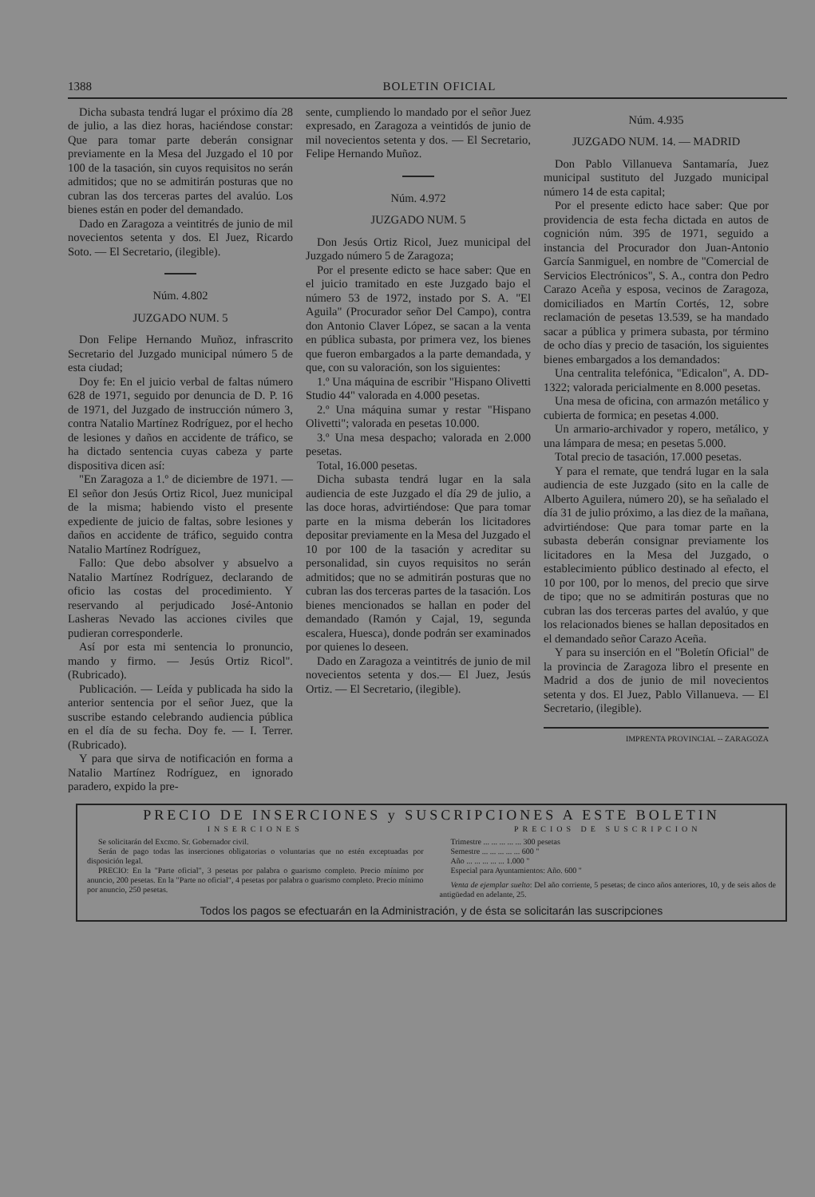1388 BOLETIN OFICIAL
Dicha subasta tendrá lugar el próximo día 28 de julio, a las diez horas, haciéndose constar: Que para tomar parte deberán consignar previamente en la Mesa del Juzgado el 10 por 100 de la tasación, sin cuyos requisitos no serán admitidos; que no se admitirán posturas que no cubran las dos terceras partes del avalúo. Los bienes están en poder del demandado.
Dado en Zaragoza a veintitrés de junio de mil novecientos setenta y dos. El Juez, Ricardo Soto. — El Secretario, (ilegible).
Núm. 4.802
JUZGADO NUM. 5
Don Felipe Hernando Muñoz, infrascrito Secretario del Juzgado municipal número 5 de esta ciudad;
Doy fe: En el juicio verbal de faltas número 628 de 1971, seguido por denuncia de D. P. 16 de 1971, del Juzgado de instrucción número 3, contra Natalio Martínez Rodríguez, por el hecho de lesiones y daños en accidente de tráfico, se ha dictado sentencia cuyas cabeza y parte dispositiva dicen así:
"En Zaragoza a 1.º de diciembre de 1971. — El señor don Jesús Ortiz Ricol, Juez municipal de la misma; habiendo visto el presente expediente de juicio de faltas, sobre lesiones y daños en accidente de tráfico, seguido contra Natalio Martínez Rodríguez,
Fallo: Que debo absolver y absuelvo a Natalio Martínez Rodríguez, declarando de oficio las costas del procedimiento. Y reservando al perjudicado José-Antonio Lasheras Nevado las acciones civiles que pudieran corresponderle.
Así por esta mi sentencia lo pronuncio, mando y firmo. — Jesús Ortiz Ricol". (Rubricado).
Publicación. — Leída y publicada ha sido la anterior sentencia por el señor Juez, que la suscribe estando celebrando audiencia pública en el día de su fecha. Doy fe. — I. Terrer. (Rubricado).
Y para que sirva de notificación en forma a Natalio Martínez Rodríguez, en ignorado paradero, expido la pre-
sente, cumpliendo lo mandado por el señor Juez expresado, en Zaragoza a veintidós de junio de mil novecientos setenta y dos. — El Secretario, Felipe Hernando Muñoz.
Núm. 4.972
JUZGADO NUM. 5
Don Jesús Ortiz Ricol, Juez municipal del Juzgado número 5 de Zaragoza;
Por el presente edicto se hace saber: Que en el juicio tramitado en este Juzgado bajo el número 53 de 1972, instado por S. A. "El Aguila" (Procurador señor Del Campo), contra don Antonio Claver López, se sacan a la venta en pública subasta, por primera vez, los bienes que fueron embargados a la parte demandada, y que, con su valoración, son los siguientes:
1.º Una máquina de escribir "Hispano Olivetti Studio 44" valorada en 4.000 pesetas.
2.º Una máquina sumar y restar "Hispano Olivetti"; valorada en pesetas 10.000.
3.º Una mesa despacho; valorada en 2.000 pesetas.
Total, 16.000 pesetas.
Dicha subasta tendrá lugar en la sala audiencia de este Juzgado el día 29 de julio, a las doce horas, advirtiéndose: Que para tomar parte en la misma deberán los licitadores depositar previamente en la Mesa del Juzgado el 10 por 100 de la tasación y acreditar su personalidad, sin cuyos requisitos no serán admitidos; que no se admitirán posturas que no cubran las dos terceras partes de la tasación. Los bienes mencionados se hallan en poder del demandado (Ramón y Cajal, 19, segunda escalera, Huesca), donde podrán ser examinados por quienes lo deseen.
Dado en Zaragoza a veintitrés de junio de mil novecientos setenta y dos.— El Juez, Jesús Ortiz. — El Secretario, (ilegible).
Núm. 4.935
JUZGADO NUM. 14. — MADRID
Don Pablo Villanueva Santamaría, Juez municipal sustituto del Juzgado municipal número 14 de esta capital;
Por el presente edicto hace saber: Que por providencia de esta fecha dictada en autos de cognición núm. 395 de 1971, seguido a instancia del Procurador don Juan-Antonio García Sanmiguel, en nombre de "Comercial de Servicios Electrónicos", S. A., contra don Pedro Carazo Aceña y esposa, vecinos de Zaragoza, domiciliados en Martín Cortés, 12, sobre reclamación de pesetas 13.539, se ha mandado sacar a pública y primera subasta, por término de ocho días y precio de tasación, los siguientes bienes embargados a los demandados:
Una centralita telefónica, "Edicalon", A. DD-1322; valorada pericialmente en 8.000 pesetas.
Una mesa de oficina, con armazón metálico y cubierta de formica; en pesetas 4.000.
Un armario-archivador y ropero, metálico, y una lámpara de mesa; en pesetas 5.000.
Total precio de tasación, 17.000 pesetas.
Y para el remate, que tendrá lugar en la sala audiencia de este Juzgado (sito en la calle de Alberto Aguilera, número 20), se ha señalado el día 31 de julio próximo, a las diez de la mañana, advirtiéndose: Que para tomar parte en la subasta deberán consignar previamente los licitadores en la Mesa del Juzgado, o establecimiento público destinado al efecto, el 10 por 100, por lo menos, del precio que sirve de tipo; que no se admitirán posturas que no cubran las dos terceras partes del avalúo, y que los relacionados bienes se hallan depositados en el demandado señor Carazo Aceña.
Y para su inserción en el "Boletín Oficial" de la provincia de Zaragoza libro el presente en Madrid a dos de junio de mil novecientos setenta y dos. El Juez, Pablo Villanueva. — El Secretario, (ilegible).
IMPRENTA PROVINCIAL -- ZARAGOZA
PRECIO DE INSERCIONES y SUSCRIPCIONES A ESTE BOLETIN
INSERCIONES
Se solicitarán del Excmo. Sr. Gobernador civil.
Serán de pago todas las inserciones obligatorias o voluntarias que no estén exceptuadas por disposición legal.
PRECIO: En la "Parte oficial", 3 pesetas por palabra o guarismo completo. Precio mínimo por anuncio, 200 pesetas. En la "Parte no oficial", 4 pesetas por palabra o guarismo completo. Precio mínimo por anuncio, 250 pesetas.
PRECIOS DE SUSCRIPCION
Trimestre ... ... ... ... ... 300 pesetas
Semestre ... ... ... ... ... 600 "
Año ... ... ... ... ... 1.000 "
Especial para Ayuntamientos: Año. 600 "
Venta de ejemplar suelto: Del año corriente, 5 pesetas; de cinco años anteriores, 10, y de seis años de antigüedad en adelante, 25.
Todos los pagos se efectuarán en la Administración, y de ésta se solicitarán las suscripciones